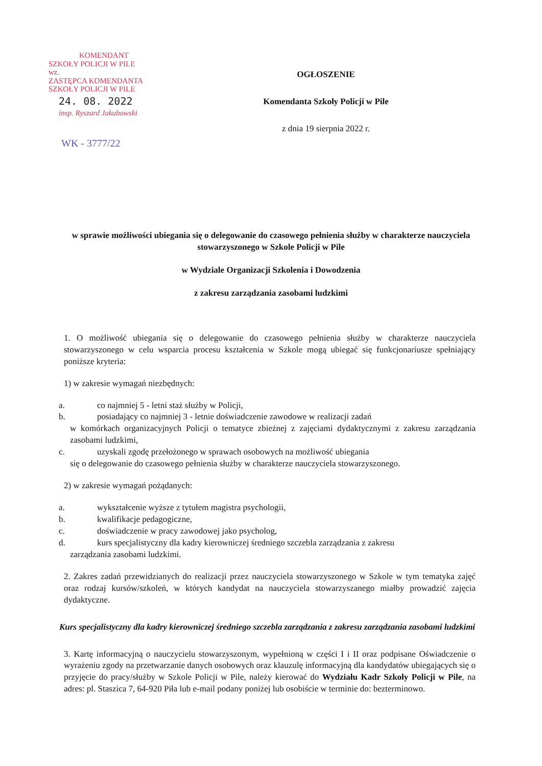KOMENDANT
SZKOŁY POLICJI W PILE
wz.
ZASTĘPCA KOMENDANTA
SZKOŁY POLICJI W PILE
24. 08. 2022
insp. Ryszard Jakubowski
WK - 3777/22
OGŁOSZENIE
Komendanta Szkoły Policji w Pile
z dnia 19 sierpnia 2022 r.
w sprawie możliwości ubiegania się o delegowanie do czasowego pełnienia służby w charakterze nauczyciela stowarzyszonego w Szkole Policji w Pile
w Wydziale Organizacji Szkolenia i Dowodzenia
z zakresu zarządzania zasobami ludzkimi
1. O możliwość ubiegania się o delegowanie do czasowego pełnienia służby w charakterze nauczyciela stowarzyszonego w celu wsparcia procesu kształcenia w Szkole mogą ubiegać się funkcjonariusze spełniający poniższe kryteria:
1) w zakresie wymagań niezbędnych:
a. co najmniej 5 - letni staż służby w Policji,
b. posiadający co najmniej 3 - letnie doświadczenie zawodowe w realizacji zadań
w komórkach organizacyjnych Policji o tematyce zbieżnej z zajęciami dydaktycznymi z zakresu zarządzania zasobami ludzkimi,
c. uzyskali zgodę przełożonego w sprawach osobowych na możliwość ubiegania
się o delegowanie do czasowego pełnienia służby w charakterze nauczyciela stowarzyszonego.
2) w zakresie wymagań pożądanych:
a. wykształcenie wyższe z tytułem magistra psychologii,
b. kwalifikacje pedagogiczne,
c. doświadczenie w pracy zawodowej jako psycholog,
d. kurs specjalistyczny dla kadry kierowniczej średniego szczebla zarządzania z zakresu
zarządzania zasobami ludzkimi.
2. Zakres zadań przewidzianych do realizacji przez nauczyciela stowarzyszonego w Szkole w tym tematyka zajęć oraz rodzaj kursów/szkoleń, w których kandydat na nauczyciela stowarzyszanego miałby prowadzić zajęcia dydaktyczne.
Kurs specjalistyczny dla kadry kierowniczej średniego szczebla zarządzania z zakresu zarządzania zasobami ludzkimi
3. Kartę informacyjną o nauczycielu stowarzyszonym, wypełnioną w części I i II oraz podpisane Oświadczenie o wyrażeniu zgody na przetwarzanie danych osobowych oraz klauzulę informacyjną dla kandydatów ubiegających się o przyjęcie do pracy/służby w Szkole Policji w Pile, należy kierować do Wydziału Kadr Szkoły Policji w Pile, na adres: pl. Staszica 7, 64-920 Piła lub e-mail podany poniżej lub osobiście w terminie do: bezterminowo.